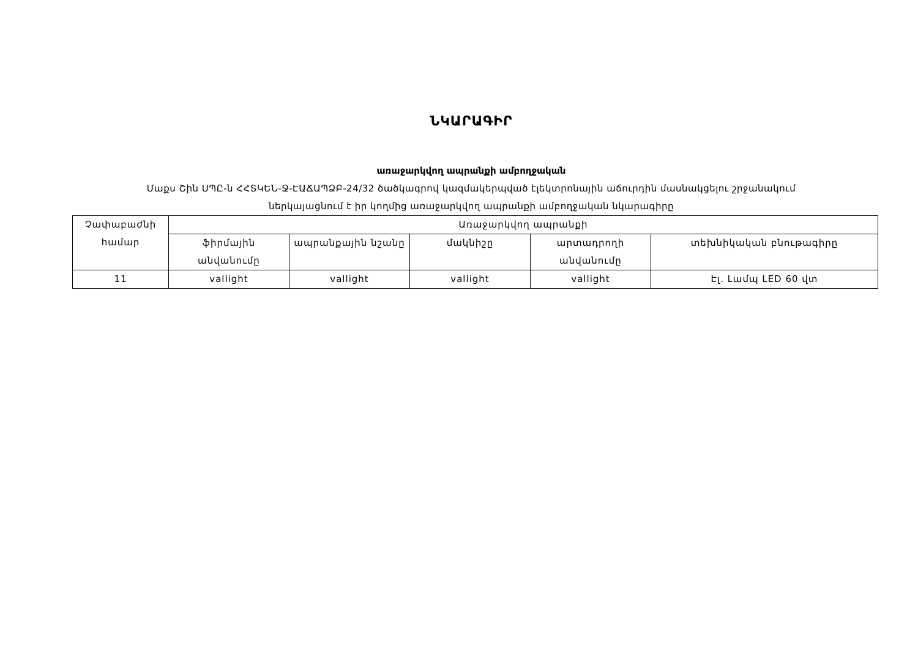ՆԿԱՐԱԳԻՐ
առաջարկվող ապրանքի ամբողջական
Մաքս Շին ՍՊԸ-ն ՀՀՏԿԵՆ-Ջ-ԷԱՃԱՊՁԲ-24/32 ծածկագրով կազմակերպված էլեկտրոնային աճուրդին մասնակցելու շրջանակում
ներկայացնում է իր կողմից առաջարկվող ապրանքի ամբողջական նկարագիրը
| Չափաբաժնի համար | Առաջարկվող ապրանքի | | | | |
| --- | --- | --- | --- | --- | --- |
| | ֆիրմային անվանումը | ապրանքային նշանը | մակնիշը | արտադրողի անվանումը | տեխնիկական բնութագիրը |
| 11 | vallight | vallight | vallight | vallight | Էլ. Լամպ LED 60 վտ |